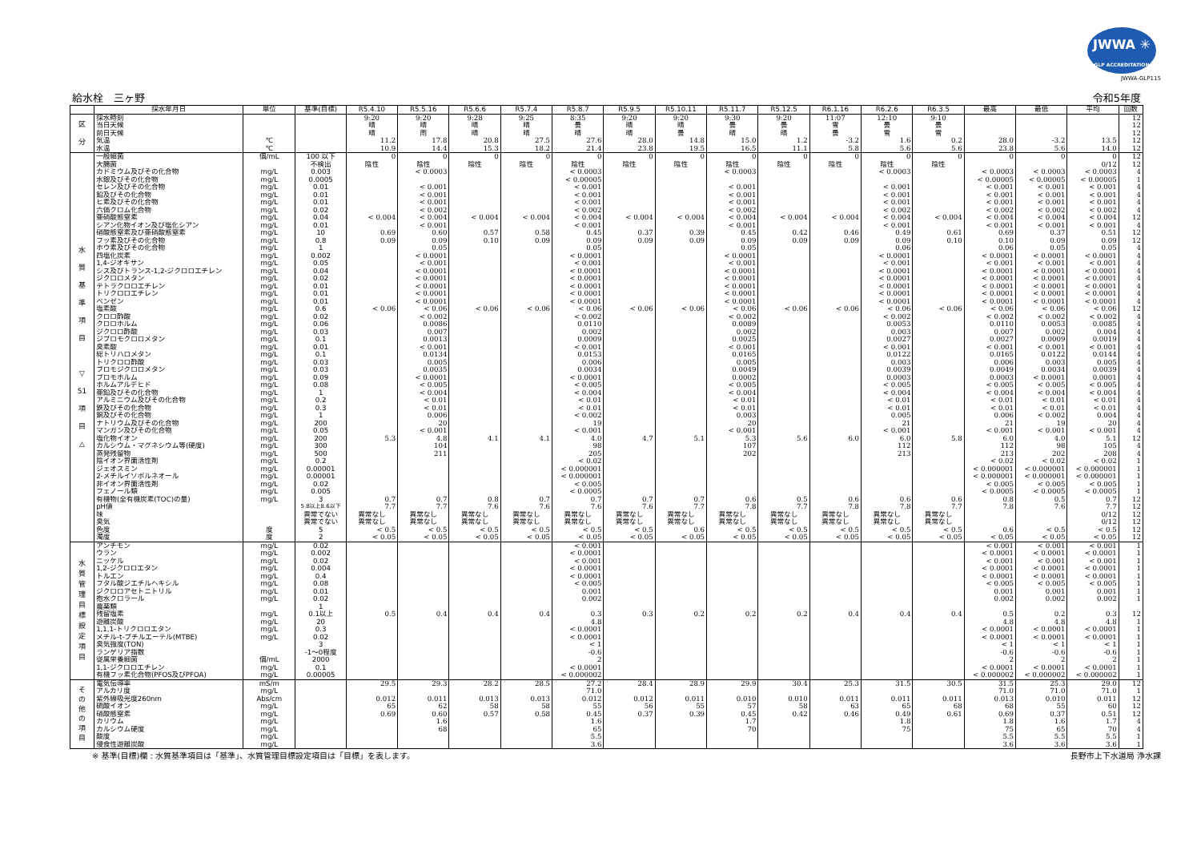JWWA ✳
GLP ACCREDITATION
JWWA-GLP115
給水栓　三ヶ野 令和5年度
| | 採水年月日 | 単位 | 基準(目標) | R5.4.10 | R5.5.16 | R5.6.6 | R5.7.4 | R5.8.7 | R5.9.5 | R5.10.11 | R5.11.7 | R5.12.5 | R6.1.16 | R6.2.6 | R6.3.5 | 最高 | 最低 | 平均 | 回数 |
| --- | --- | --- | --- | --- | --- | --- | --- | --- | --- | --- | --- | --- | --- | --- | --- | --- | --- | --- | --- |
| 区 分 | 採水時刻 | | | 9:20 | 9:20 | 9:28 | 9:25 | 8:35 | 9:20 | 9:20 | 9:30 | 9:20 | 11:07 | 12:10 | 9:10 | | | | 12 |
| | 当日天候 | | | 晴 | 晴 | 晴 | 晴 | 曇 | 晴 | 晴 | 曇 | 曇 | 雪 | 曇 | 曇 | | | | 12 |
| | 前日天候 | | | 晴 | 雨 | 晴 | 晴 | 晴 | 晴 | 曇 | 晴 | 晴 | 曇 | 雪 | 雪 | | | | 12 |
| | 気温 | ℃ | | 11.2 | 17.8 | 20.8 | 27.5 | 27.6 | 28.0 | 14.8 | 15.0 | 1.2 | -3.2 | 1.6 | 0.2 | 28.0 | -3.2 | 13.5 | 12 |
| | 水温 | ℃ | | 10.9 | 14.4 | 15.3 | 18.2 | 21.4 | 23.8 | 19.5 | 16.5 | 11.1 | 5.8 | 5.6 | 5.6 | 23.8 | 5.6 | 14.0 | 12 |
| 水 質 基 準 項 目 ▽ 51 項 目 △ | 一般細菌 | 個/mL | 100 以下 | 0 | 0 | 0 | 0 | 0 | 0 | 0 | 0 | 0 | 0 | 0 | 0 | 0 | 0 | 0 | 12 |
| | 大腸菌 | | 不検出 | 陰性 | 陰性 | 陰性 | 陰性 | 陰性 | 陰性 | 陰性 | 陰性 | 陰性 | 陰性 | 陰性 | 陰性 | | | 0/12 | 12 |
| | カドミウム及びその化合物 | mg/L | 0.003 | | < 0.0003 | | | < 0.0003 | | | < 0.0003 | | | < 0.0003 | | < 0.0003 | < 0.0003 | < 0.0003 | 4 |
| | 水銀及びその化合物 | mg/L | 0.0005 | | | | | < 0.00005 | | | | | | | | < 0.00005 | < 0.00005 | < 0.00005 | 1 |
| | セレン及びその化合物 | mg/L | 0.01 | | < 0.001 | | | < 0.001 | | | < 0.001 | | | < 0.001 | | < 0.001 | < 0.001 | < 0.001 | 4 |
| | 鉛及びその化合物 | mg/L | 0.01 | | < 0.001 | | | < 0.001 | | | < 0.001 | | | < 0.001 | | < 0.001 | < 0.001 | < 0.001 | 4 |
| | ヒ素及びその化合物 | mg/L | 0.01 | | < 0.001 | | | < 0.001 | | | < 0.001 | | | < 0.001 | | < 0.001 | < 0.001 | < 0.001 | 4 |
| | 六価クロム化合物 | mg/L | 0.02 | | < 0.002 | | | < 0.002 | | | < 0.002 | | | < 0.002 | | < 0.002 | < 0.002 | < 0.002 | 4 |
| | 亜硝酸態窒素 | mg/L | 0.04 | < 0.004 | < 0.004 | < 0.004 | < 0.004 | < 0.004 | < 0.004 | < 0.004 | < 0.004 | < 0.004 | < 0.004 | < 0.004 | < 0.004 | < 0.004 | < 0.004 | < 0.004 | 12 |
| | シアン化物イオン及び塩化シアン | mg/L | 0.01 | | < 0.001 | | | < 0.001 | | | < 0.001 | | | < 0.001 | | < 0.001 | < 0.001 | < 0.001 | 4 |
| | 硝酸態窒素及び亜硝酸態窒素 | mg/L | 10 | 0.69 | 0.60 | 0.57 | 0.58 | 0.45 | 0.37 | 0.39 | 0.45 | 0.42 | 0.46 | 0.49 | 0.61 | 0.69 | 0.37 | 0.51 | 12 |
| | フッ素及びその化合物 | mg/L | 0.8 | 0.09 | 0.09 | 0.10 | 0.09 | 0.09 | 0.09 | 0.09 | 0.09 | 0.09 | 0.09 | 0.09 | 0.10 | 0.10 | 0.09 | 0.09 | 12 |
| | ホウ素及びその化合物 | mg/L | 1 | | 0.05 | | | 0.05 | | | 0.05 | | | 0.06 | | 0.06 | 0.05 | 0.05 | 4 |
| | 四塩化炭素 | mg/L | 0.002 | | < 0.0001 | | | < 0.0001 | | | < 0.0001 | | | < 0.0001 | | < 0.0001 | < 0.0001 | < 0.0001 | 4 |
| | 1,4-ジオキサン | mg/L | 0.05 | | < 0.001 | | | < 0.001 | | | < 0.001 | | | < 0.001 | | < 0.001 | < 0.001 | < 0.001 | 4 |
| | シス及びトランス-1,2-ジクロロエチレン | mg/L | 0.04 | | < 0.0001 | | | < 0.0001 | | | < 0.0001 | | | < 0.0001 | | < 0.0001 | < 0.0001 | < 0.0001 | 4 |
| | ジクロロメタン | mg/L | 0.02 | | < 0.0001 | | | < 0.0001 | | | < 0.0001 | | | < 0.0001 | | < 0.0001 | < 0.0001 | < 0.0001 | 4 |
| | テトラクロロエチレン | mg/L | 0.01 | | < 0.0001 | | | < 0.0001 | | | < 0.0001 | | | < 0.0001 | | < 0.0001 | < 0.0001 | < 0.0001 | 4 |
| | トリクロロエチレン | mg/L | 0.01 | | < 0.0001 | | | < 0.0001 | | | < 0.0001 | | | < 0.0001 | | < 0.0001 | < 0.0001 | < 0.0001 | 4 |
| | ベンゼン | mg/L | 0.01 | | < 0.0001 | | | < 0.0001 | | | < 0.0001 | | | < 0.0001 | | < 0.0001 | < 0.0001 | < 0.0001 | 4 |
| | 塩素酸 | mg/L | 0.6 | < 0.06 | < 0.06 | < 0.06 | < 0.06 | < 0.06 | < 0.06 | < 0.06 | < 0.06 | < 0.06 | < 0.06 | < 0.06 | < 0.06 | < 0.06 | < 0.06 | < 0.06 | 12 |
| | クロロ酢酸 | mg/L | 0.02 | | < 0.002 | | | < 0.002 | | | < 0.002 | | | < 0.002 | | < 0.002 | < 0.002 | < 0.002 | 4 |
| | クロロホルム | mg/L | 0.06 | | 0.0086 | | | 0.0110 | | | 0.0089 | | | 0.0053 | | 0.0110 | 0.0053 | 0.0085 | 4 |
| | ジクロロ酢酸 | mg/L | 0.03 | | 0.007 | | | 0.002 | | | 0.002 | | | 0.003 | | 0.007 | 0.002 | 0.004 | 4 |
| | ジブロモクロロメタン | mg/L | 0.1 | | 0.0013 | | | 0.0009 | | | 0.0025 | | | 0.0027 | | 0.0027 | 0.0009 | 0.0019 | 4 |
| | 臭素酸 | mg/L | 0.01 | | < 0.001 | | | < 0.001 | | | < 0.001 | | | < 0.001 | | < 0.001 | < 0.001 | < 0.001 | 4 |
| | 総トリハロメタン | mg/L | 0.1 | | 0.0134 | | | 0.0153 | | | 0.0165 | | | 0.0122 | | 0.0165 | 0.0122 | 0.0144 | 4 |
| | トリクロロ酢酸 | mg/L | 0.03 | | 0.005 | | | 0.006 | | | 0.005 | | | 0.003 | | 0.006 | 0.003 | 0.005 | 4 |
| | ブロモジクロロメタン | mg/L | 0.03 | | 0.0035 | | | 0.0034 | | | 0.0049 | | | 0.0039 | | 0.0049 | 0.0034 | 0.0039 | 4 |
| | ブロモホルム | mg/L | 0.09 | | < 0.0001 | | | < 0.0001 | | | 0.0002 | | | 0.0003 | | 0.0003 | < 0.0001 | 0.0001 | 4 |
| | ホルムアルデヒド | mg/L | 0.08 | | < 0.005 | | | < 0.005 | | | < 0.005 | | | < 0.005 | | < 0.005 | < 0.005 | < 0.005 | 4 |
| | 亜鉛及びその化合物 | mg/L | 1 | | < 0.004 | | | < 0.004 | | | < 0.004 | | | < 0.004 | | < 0.004 | < 0.004 | < 0.004 | 4 |
| | アルミニウム及びその化合物 | mg/L | 0.2 | | < 0.01 | | | < 0.01 | | | < 0.01 | | | < 0.01 | | < 0.01 | < 0.01 | < 0.01 | 4 |
| | 鉄及びその化合物 | mg/L | 0.3 | | < 0.01 | | | < 0.01 | | | < 0.01 | | | < 0.01 | | < 0.01 | < 0.01 | < 0.01 | 4 |
| | 銅及びその化合物 | mg/L | 1 | | 0.006 | | | < 0.002 | | | 0.003 | | | 0.005 | | 0.006 | < 0.002 | 0.004 | 4 |
| | ナトリウム及びその化合物 | mg/L | 200 | | 20 | | | 19 | | | 20 | | | 21 | | 21 | 19 | 20 | 4 |
| | マンガン及びその化合物 | mg/L | 0.05 | | < 0.001 | | | < 0.001 | | | < 0.001 | | | < 0.001 | | < 0.001 | < 0.001 | < 0.001 | 4 |
| | 塩化物イオン | mg/L | 200 | 5.3 | 4.8 | 4.1 | 4.1 | 4.0 | 4.7 | 5.1 | 5.3 | 5.6 | 6.0 | 6.0 | 5.8 | 6.0 | 4.0 | 5.1 | 12 |
| | カルシウム・マグネシウム等(硬度) | mg/L | 300 | | 104 | | | 98 | | | 107 | | | 112 | | 112 | 98 | 105 | 4 |
| | 蒸発残留物 | mg/L | 500 | | 211 | | | 205 | | | 202 | | | 213 | | 213 | 202 | 208 | 4 |
| | 陰イオン界面活性剤 | mg/L | 0.2 | | | | | < 0.02 | | | | | | | | < 0.02 | < 0.02 | < 0.02 | 1 |
| | ジェオスミン | mg/L | 0.00001 | | | | | < 0.000001 | | | | | | | | < 0.000001 | < 0.000001 | < 0.000001 | 1 |
| | 2-メチルイソボルネオール | mg/L | 0.00001 | | | | | < 0.000001 | | | | | | | | < 0.000001 | < 0.000001 | < 0.000001 | 1 |
| | 非イオン界面活性剤 | mg/L | 0.02 | | | | | < 0.005 | | | | | | | | < 0.005 | < 0.005 | < 0.005 | 1 |
| | フェノール類 | mg/L | 0.005 | | | | | < 0.0005 | | | | | | | | < 0.0005 | < 0.0005 | < 0.0005 | 1 |
| | 有機物(全有機炭素(TOC)の量) | mg/L | 3 | 0.7 | 0.7 | 0.8 | 0.7 | 0.7 | 0.7 | 0.7 | 0.6 | 0.5 | 0.6 | 0.6 | 0.6 | 0.8 | 0.5 | 0.7 | 12 |
| | pH値 | | 5.8以上8.6以下 | 7.7 | 7.7 | 7.6 | 7.6 | 7.6 | 7.6 | 7.7 | 7.8 | 7.7 | 7.8 | 7.8 | 7.7 | 7.8 | 7.6 | 7.7 | 12 |
| | 味 | | 異常でない | 異常なし | 異常なし | 異常なし | 異常なし | 異常なし | 異常なし | 異常なし | 異常なし | 異常なし | 異常なし | 異常なし | 異常なし | | | 0/12 | 12 |
| | 臭気 | | 異常でない | 異常なし | 異常なし | 異常なし | 異常なし | 異常なし | 異常なし | 異常なし | 異常なし | 異常なし | 異常なし | 異常なし | 異常なし | | | 0/12 | 12 |
| | 色度 | 度 | 5 | < 0.5 | < 0.5 | < 0.5 | < 0.5 | < 0.5 | < 0.5 | 0.6 | < 0.5 | < 0.5 | < 0.5 | < 0.5 | < 0.5 | 0.6 | < 0.5 | < 0.5 | 12 |
| | 濁度 | 度 | 2 | < 0.05 | < 0.05 | < 0.05 | < 0.05 | < 0.05 | < 0.05 | < 0.05 | < 0.05 | < 0.05 | < 0.05 | < 0.05 | < 0.05 | < 0.05 | < 0.05 | < 0.05 | 12 |
| 水 質 管 理 目 標 設 定 項 目 | アンチモン | mg/L | 0.02 | | | | | < 0.001 | | | | | | | | < 0.001 | < 0.001 | < 0.001 | 1 |
| | ウラン | mg/L | 0.002 | | | | | < 0.0001 | | | | | | | | < 0.0001 | < 0.0001 | < 0.0001 | 1 |
| | ニッケル | mg/L | 0.02 | | | | | < 0.001 | | | | | | | | < 0.001 | < 0.001 | < 0.001 | 1 |
| | 1,2-ジクロロエタン | mg/L | 0.004 | | | | | < 0.0001 | | | | | | | | < 0.0001 | < 0.0001 | < 0.0001 | 1 |
| | トルエン | mg/L | 0.4 | | | | | < 0.0001 | | | | | | | | < 0.0001 | < 0.0001 | < 0.0001 | 1 |
| | フタル酸ジエチルヘキシル | mg/L | 0.08 | | | | | < 0.005 | | | | | | | | < 0.005 | < 0.005 | < 0.005 | 1 |
| | ジクロロアセトニトリル | mg/L | 0.01 | | | | | 0.001 | | | | | | | | 0.001 | 0.001 | 0.001 | 1 |
| | 抱水クロラール | mg/L | 0.02 | | | | | 0.002 | | | | | | | | 0.002 | 0.002 | 0.002 | 1 |
| | 農薬類 | | 1 | | | | | | | | | | | | | | | | |
| | 残留塩素 | mg/L | 0.1以上 | 0.5 | 0.4 | 0.4 | 0.4 | 0.3 | 0.3 | 0.2 | 0.2 | 0.2 | 0.4 | 0.4 | 0.4 | 0.5 | 0.2 | 0.3 | 12 |
| | 遊離炭酸 | mg/L | 20 | | | | | 4.8 | | | | | | | | 4.8 | 4.8 | 4.8 | 1 |
| | 1,1,1-トリクロロエタン | mg/L | 0.3 | | | | | < 0.0001 | | | | | | | | < 0.0001 | < 0.0001 | < 0.0001 | 1 |
| | メチル-t-ブチルエーテル(MTBE) | mg/L | 0.02 | | | | | < 0.0001 | | | | | | | | < 0.0001 | < 0.0001 | < 0.0001 | 1 |
| | 臭気強度(TON) | | 3 | | | | | < 1 | | | | | | | | < 1 | < 1 | < 1 | 1 |
| | ランゲリア指数 | | -1～0程度 | | | | | -0.6 | | | | | | | | -0.6 | -0.6 | -0.6 | 1 |
| | 従属栄養細菌 | 個/mL | 2000 | | | | | 2 | | | | | | | | 2 | 2 | 2 | 1 |
| | 1,1-ジクロロエチレン | mg/L | 0.1 | | | | | < 0.0001 | | | | | | | | < 0.0001 | < 0.0001 | < 0.0001 | 1 |
| | 有機フッ素化合物(PFOS及びPFOA) | mg/L | 0.00005 | | | | | < 0.000002 | | | | | | | | < 0.000002 | < 0.000002 | < 0.000002 | 1 |
| そ の 他 の 項 目 | 電気伝導率 | mS/m | | 29.5 | 29.3 | 28.2 | 28.5 | 27.2 | 28.4 | 28.9 | 29.9 | 30.4 | 25.3 | 31.5 | 30.5 | 31.5 | 25.3 | 29.0 | 12 |
| | アルカリ度 | mg/L | | | | | | 71.0 | | | | | | | | 71.0 | 71.0 | 71.0 | 1 |
| | 紫外線吸光度260nm | Abs/cm | | 0.012 | 0.011 | 0.013 | 0.013 | 0.012 | 0.012 | 0.011 | 0.010 | 0.010 | 0.011 | 0.011 | 0.011 | 0.013 | 0.010 | 0.011 | 12 |
| | 硫酸イオン | mg/L | | 65 | 62 | 58 | 58 | 55 | 56 | 55 | 57 | 58 | 63 | 65 | 68 | 68 | 55 | 60 | 12 |
| | 硝酸態窒素 | mg/L | | 0.69 | 0.60 | 0.57 | 0.58 | 0.45 | 0.37 | 0.39 | 0.45 | 0.42 | 0.46 | 0.49 | 0.61 | 0.69 | 0.37 | 0.51 | 12 |
| | カリウム | mg/L | | | 1.6 | | | 1.6 | | | 1.7 | | | 1.8 | | 1.8 | 1.6 | 1.7 | 4 |
| | カルシウム硬度 | mg/L | | | 68 | | | 65 | | | 70 | | | 75 | | 75 | 65 | 70 | 4 |
| | 酸度 | mg/L | | | | | | 5.5 | | | | | | | | 5.5 | 5.5 | 5.5 | 1 |
| | 侵食性遊離炭酸 | mg/L | | | | | | 3.6 | | | | | | | | 3.6 | 3.6 | 3.6 | 1 |
※ 基準(目標)欄 : 水質基準項目は「基準」、水質管理目標設定項目は「目標」を表します。 長野市上下水道局 浄水課